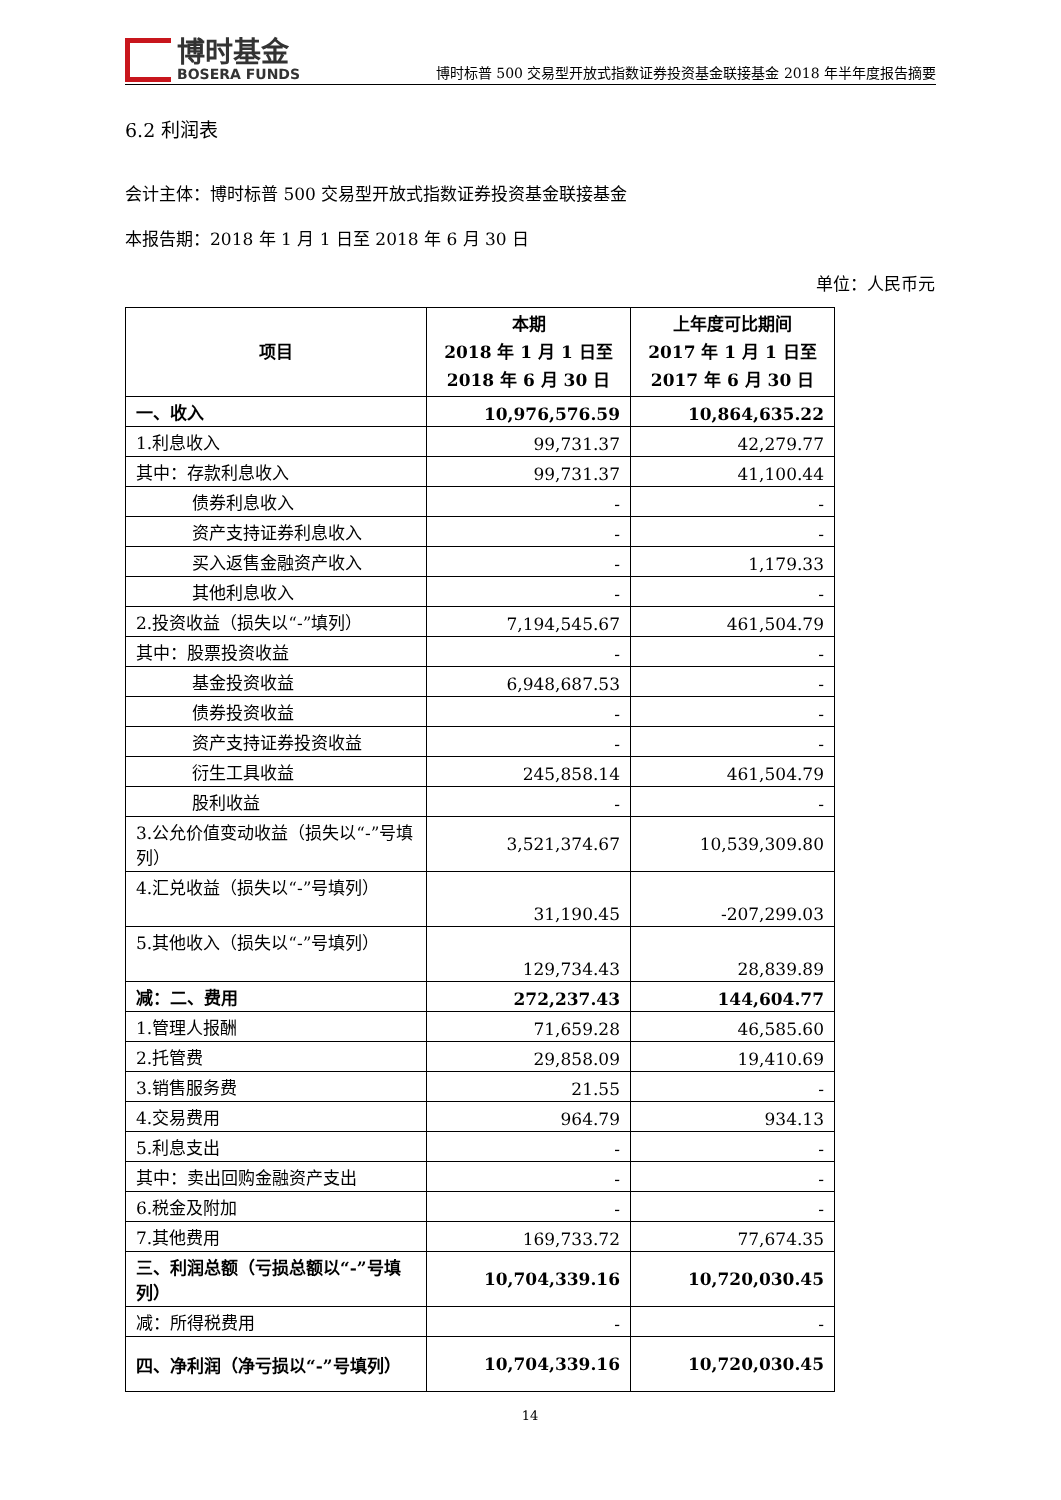博时基金
BOSERA FUNDS
博时标普 500 交易型开放式指数证券投资基金联接基金 2018 年半年度报告摘要
6.2 利润表
会计主体：博时标普 500 交易型开放式指数证券投资基金联接基金
本报告期：2018 年 1 月 1 日至 2018 年 6 月 30 日
单位：人民币元
| 项目 | 本期 2018 年 1 月 1 日至 2018 年 6 月 30 日 | 上年度可比期间 2017 年 1 月 1 日至 2017 年 6 月 30 日 |
| --- | --- | --- |
| 一、收入 | 10,976,576.59 | 10,864,635.22 |
| 1.利息收入 | 99,731.37 | 42,279.77 |
| 其中：存款利息收入 | 99,731.37 | 41,100.44 |
| 债券利息收入 | - | - |
| 资产支持证券利息收入 | - | - |
| 买入返售金融资产收入 | - | 1,179.33 |
| 其他利息收入 | - | - |
| 2.投资收益（损失以“-”填列） | 7,194,545.67 | 461,504.79 |
| 其中：股票投资收益 | - | - |
| 基金投资收益 | 6,948,687.53 | - |
| 债券投资收益 | - | - |
| 资产支持证券投资收益 | - | - |
| 衍生工具收益 | 245,858.14 | 461,504.79 |
| 股利收益 | - | - |
| 3.公允价值变动收益（损失以“-”号填列） | 3,521,374.67 | 10,539,309.80 |
| 4.汇兑收益（损失以“-”号填列） | 31,190.45 | -207,299.03 |
| 5.其他收入（损失以“-”号填列） | 129,734.43 | 28,839.89 |
| 减：二、费用 | 272,237.43 | 144,604.77 |
| 1.管理人报酬 | 71,659.28 | 46,585.60 |
| 2.托管费 | 29,858.09 | 19,410.69 |
| 3.销售服务费 | 21.55 | - |
| 4.交易费用 | 964.79 | 934.13 |
| 5.利息支出 | - | - |
| 其中：卖出回购金融资产支出 | - | - |
| 6.税金及附加 | - | - |
| 7.其他费用 | 169,733.72 | 77,674.35 |
| 三、利润总额（亏损总额以“-”号填列） | 10,704,339.16 | 10,720,030.45 |
| 减：所得税费用 | - | - |
| 四、净利润（净亏损以“-”号填列） | 10,704,339.16 | 10,720,030.45 |
14